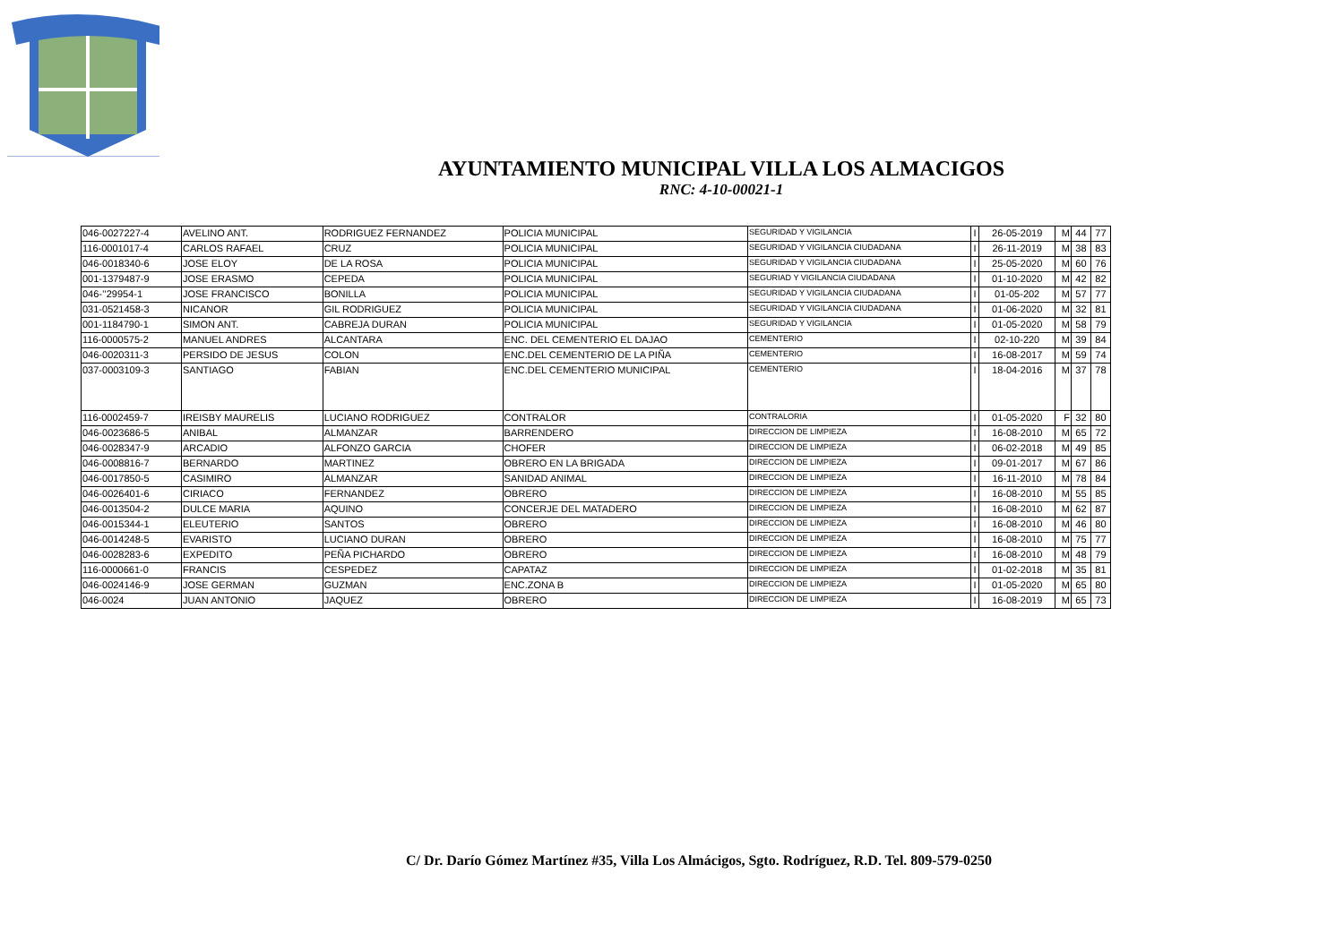AYUNTAMIENTO MUNICIPAL VILLA LOS ALMACIGOS
RNC: 4-10-00021-1
| 046-0027227-4 | AVELINO ANT. | RODRIGUEZ FERNANDEZ | POLICIA MUNICIPAL | SEGURIDAD Y VIGILANCIA | I | 26-05-2019 | M | 44 | 77 |
| 116-0001017-4 | CARLOS RAFAEL | CRUZ | POLICIA MUNICIPAL | SEGURIDAD Y VIGILANCIA CIUDADANA | I | 26-11-2019 | M | 38 | 83 |
| 046-0018340-6 | JOSE ELOY | DE LA ROSA | POLICIA MUNICIPAL | SEGURIDAD Y VIGILANCIA CIUDADANA | I | 25-05-2020 | M | 60 | 76 |
| 001-1379487-9 | JOSE ERASMO | CEPEDA | POLICIA MUNICIPAL | SEGURIAD Y VIGILANCIA CIUDADANA | I | 01-10-2020 | M | 42 | 82 |
| 046-’’29954-1 | JOSE FRANCISCO | BONILLA | POLICIA MUNICIPAL | SEGURIDAD Y VIGILANCIA CIUDADANA | I | 01-05-202 | M | 57 | 77 |
| 031-0521458-3 | NICANOR | GIL RODRIGUEZ | POLICIA MUNICIPAL | SEGURIDAD Y VIGILANCIA CIUDADANA | I | 01-06-2020 | M | 32 | 81 |
| 001-1184790-1 | SIMON ANT. | CABREJA DURAN | POLICIA MUNICIPAL | SEGURIDAD Y VIGILANCIA | I | 01-05-2020 | M | 58 | 79 |
| 116-0000575-2 | MANUEL ANDRES | ALCANTARA | ENC. DEL CEMENTERIO EL DAJAO | CEMENTERIO | I | 02-10-220 | M | 39 | 84 |
| 046-0020311-3 | PERSIDO DE JESUS | COLON | ENC.DEL CEMENTERIO DE LA PIÑA | CEMENTERIO | I | 16-08-2017 | M | 59 | 74 |
| 037-0003109-3 | SANTIAGO | FABIAN | ENC.DEL CEMENTERIO MUNICIPAL | CEMENTERIO | I | 18-04-2016 | M | 37 | 78 |
| 116-0002459-7 | IREISBY MAURELIS | LUCIANO RODRIGUEZ | CONTRALOR | CONTRALORIA | I | 01-05-2020 | F | 32 | 80 |
| 046-0023686-5 | ANIBAL | ALMANZAR | BARRENDERO | DIRECCION DE LIMPIEZA | I | 16-08-2010 | M | 65 | 72 |
| 046-0028347-9 | ARCADIO | ALFONZO GARCIA | CHOFER | DIRECCION DE LIMPIEZA | I | 06-02-2018 | M | 49 | 85 |
| 046-0008816-7 | BERNARDO | MARTINEZ | OBRERO EN LA BRIGADA | DIRECCION DE LIMPIEZA | I | 09-01-2017 | M | 67 | 86 |
| 046-0017850-5 | CASIMIRO | ALMANZAR | SANIDAD ANIMAL | DIRECCION DE LIMPIEZA | I | 16-11-2010 | M | 78 | 84 |
| 046-0026401-6 | CIRIACO | FERNANDEZ | OBRERO | DIRECCION DE LIMPIEZA | I | 16-08-2010 | M | 55 | 85 |
| 046-0013504-2 | DULCE MARIA | AQUINO | CONCERJE DEL MATADERO | DIRECCION DE LIMPIEZA | I | 16-08-2010 | M | 62 | 87 |
| 046-0015344-1 | ELEUTERIO | SANTOS | OBRERO | DIRECCION DE LIMPIEZA | I | 16-08-2010 | M | 46 | 80 |
| 046-0014248-5 | EVARISTO | LUCIANO DURAN | OBRERO | DIRECCION DE LIMPIEZA | I | 16-08-2010 | M | 75 | 77 |
| 046-0028283-6 | EXPEDITO | PEÑA PICHARDO | OBRERO | DIRECCION DE LIMPIEZA | I | 16-08-2010 | M | 48 | 79 |
| 116-0000661-0 | FRANCIS | CESPEDEZ | CAPATAZ | DIRECCION DE LIMPIEZA | I | 01-02-2018 | M | 35 | 81 |
| 046-0024146-9 | JOSE GERMAN | GUZMAN | ENC.ZONA B | DIRECCION DE LIMPIEZA | I | 01-05-2020 | M | 65 | 80 |
| 046-0024 | JUAN ANTONIO | JAQUEZ | OBRERO | DIRECCION DE LIMPIEZA | I | 16-08-2019 | M | 65 | 73 |
C/ Dr. Darío Gómez Martínez #35, Villa Los Almácigos, Sgto. Rodríguez, R.D. Tel. 809-579-0250